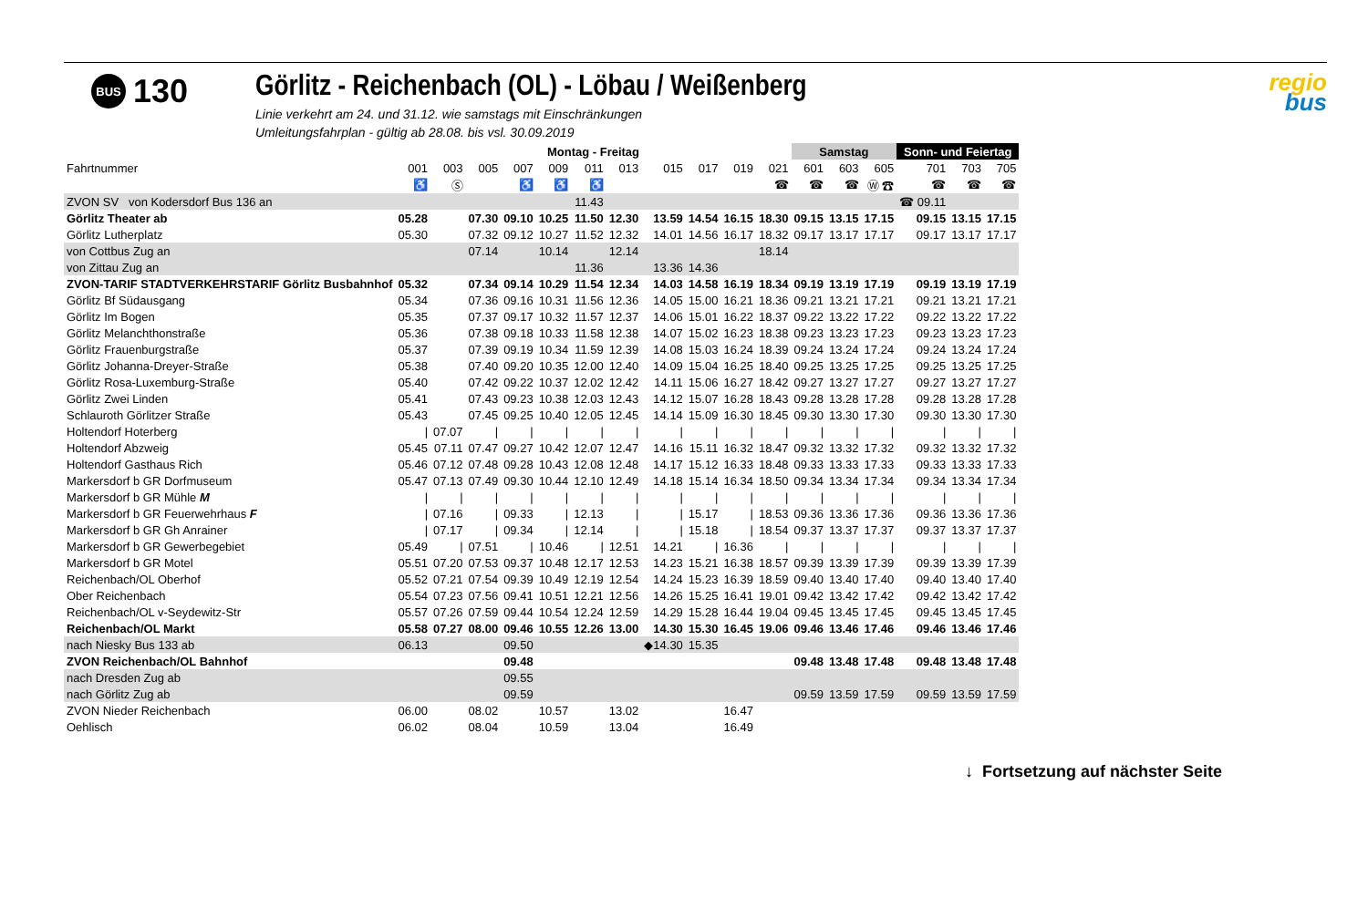BUS
130
Görlitz - Reichenbach (OL) - Löbau / Weißenberg
Linie verkehrt am 24. und 31.12. wie samstags mit Einschränkungen
Umleitungsfahrplan - gültig ab 28.08. bis vsl. 30.09.2019
regio
bus
| | Montag - Freitag | | | | | | | | | | | Samstag | | | Sonn- und Feiertag | | |
| --- | --- | --- | --- | --- | --- | --- | --- | --- | --- | --- | --- | --- | --- | --- | --- | --- | --- |
| Fahrtnummer | 001 | 003 | 005 | 007 | 009 | 011 | 013 | 015 | 017 | 019 | 021 | 601 | 603 | 605 | 701 | 703 | 705 |
| | ♿ | Ⓢ | | ♿ | ♿ | ♿ | | | | | ☎ | ☎ | ☎ | Ⓦ ☎ | ☎ | ☎ | ☎ |
| ZVON SV von Kodersdorf Bus 136 an | | | | | | 11.43 | | | | | | | | | ☎ 09.11 | | |
| Görlitz Theater ab | 05.28 | | 07.30 | 09.10 | 10.25 | 11.50 | 12.30 | 13.59 | 14.54 | 16.15 | 18.30 | 09.15 | 13.15 | 17.15 | 09.15 | 13.15 | 17.15 |
| Görlitz Lutherplatz | 05.30 | | 07.32 | 09.12 | 10.27 | 11.52 | 12.32 | 14.01 | 14.56 | 16.17 | 18.32 | 09.17 | 13.17 | 17.17 | 09.17 | 13.17 | 17.17 |
| von Cottbus Zug an | | | 07.14 | | 10.14 | | 12.14 | | | | 18.14 | | | | | | |
| von Zittau Zug an | | | | | | 11.36 | | 13.36 | 14.36 | | | | | | | | |
| ZVON-TARIF STADTVERKEHRSTARIF Görlitz Busbahnhof | 05.32 | | 07.34 | 09.14 | 10.29 | 11.54 | 12.34 | 14.03 | 14.58 | 16.19 | 18.34 | 09.19 | 13.19 | 17.19 | 09.19 | 13.19 | 17.19 |
| Görlitz Bf Südausgang | 05.34 | | 07.36 | 09.16 | 10.31 | 11.56 | 12.36 | 14.05 | 15.00 | 16.21 | 18.36 | 09.21 | 13.21 | 17.21 | 09.21 | 13.21 | 17.21 |
| Görlitz Im Bogen | 05.35 | | 07.37 | 09.17 | 10.32 | 11.57 | 12.37 | 14.06 | 15.01 | 16.22 | 18.37 | 09.22 | 13.22 | 17.22 | 09.22 | 13.22 | 17.22 |
| Görlitz Melanchthonstraße | 05.36 | | 07.38 | 09.18 | 10.33 | 11.58 | 12.38 | 14.07 | 15.02 | 16.23 | 18.38 | 09.23 | 13.23 | 17.23 | 09.23 | 13.23 | 17.23 |
| Görlitz Frauenburgstraße | 05.37 | | 07.39 | 09.19 | 10.34 | 11.59 | 12.39 | 14.08 | 15.03 | 16.24 | 18.39 | 09.24 | 13.24 | 17.24 | 09.24 | 13.24 | 17.24 |
| Görlitz Johanna-Dreyer-Straße | 05.38 | | 07.40 | 09.20 | 10.35 | 12.00 | 12.40 | 14.09 | 15.04 | 16.25 | 18.40 | 09.25 | 13.25 | 17.25 | 09.25 | 13.25 | 17.25 |
| Görlitz Rosa-Luxemburg-Straße | 05.40 | | 07.42 | 09.22 | 10.37 | 12.02 | 12.42 | 14.11 | 15.06 | 16.27 | 18.42 | 09.27 | 13.27 | 17.27 | 09.27 | 13.27 | 17.27 |
| Görlitz Zwei Linden | 05.41 | | 07.43 | 09.23 | 10.38 | 12.03 | 12.43 | 14.12 | 15.07 | 16.28 | 18.43 | 09.28 | 13.28 | 17.28 | 09.28 | 13.28 | 17.28 |
| Schlauroth Görlitzer Straße | 05.43 | | 07.45 | 09.25 | 10.40 | 12.05 | 12.45 | 14.14 | 15.09 | 16.30 | 18.45 | 09.30 | 13.30 | 17.30 | 09.30 | 13.30 | 17.30 |
| Holtendorf Hoterberg | / | 07.07 | / | / | / | / | / | / | / | / | / | / | / | / | / | / | / |
| Holtendorf Abzweig | 05.45 | 07.11 | 07.47 | 09.27 | 10.42 | 12.07 | 12.47 | 14.16 | 15.11 | 16.32 | 18.47 | 09.32 | 13.32 | 17.32 | 09.32 | 13.32 | 17.32 |
| Holtendorf Gasthaus Rich | 05.46 | 07.12 | 07.48 | 09.28 | 10.43 | 12.08 | 12.48 | 14.17 | 15.12 | 16.33 | 18.48 | 09.33 | 13.33 | 17.33 | 09.33 | 13.33 | 17.33 |
| Markersdorf b GR Dorfmuseum | 05.47 | 07.13 | 07.49 | 09.30 | 10.44 | 12.10 | 12.49 | 14.18 | 15.14 | 16.34 | 18.50 | 09.34 | 13.34 | 17.34 | 09.34 | 13.34 | 17.34 |
| Markersdorf b GR Mühle M | / | / | / | / | / | / | / | / | / | / | / | / | / | / | / | / | / |
| Markersdorf b GR Feuerwehrhaus F | / | 07.16 | / | 09.33 | / | 12.13 | / | / | 15.17 | / | 18.53 | 09.36 | 13.36 | 17.36 | 09.36 | 13.36 | 17.36 |
| Markersdorf b GR Gh Anrainer | / | 07.17 | / | 09.34 | / | 12.14 | / | / | 15.18 | / | 18.54 | 09.37 | 13.37 | 17.37 | 09.37 | 13.37 | 17.37 |
| Markersdorf b GR Gewerbegebiet | 05.49 | / | 07.51 | / | 10.46 | / | 12.51 | 14.21 | / | 16.36 | / | / | / | / | / | / | / |
| Markersdorf b GR Motel | 05.51 | 07.20 | 07.53 | 09.37 | 10.48 | 12.17 | 12.53 | 14.23 | 15.21 | 16.38 | 18.57 | 09.39 | 13.39 | 17.39 | 09.39 | 13.39 | 17.39 |
| Reichenbach/OL Oberhof | 05.52 | 07.21 | 07.54 | 09.39 | 10.49 | 12.19 | 12.54 | 14.24 | 15.23 | 16.39 | 18.59 | 09.40 | 13.40 | 17.40 | 09.40 | 13.40 | 17.40 |
| Ober Reichenbach | 05.54 | 07.23 | 07.56 | 09.41 | 10.51 | 12.21 | 12.56 | 14.26 | 15.25 | 16.41 | 19.01 | 09.42 | 13.42 | 17.42 | 09.42 | 13.42 | 17.42 |
| Reichenbach/OL v-Seydewitz-Str | 05.57 | 07.26 | 07.59 | 09.44 | 10.54 | 12.24 | 12.59 | 14.29 | 15.28 | 16.44 | 19.04 | 09.45 | 13.45 | 17.45 | 09.45 | 13.45 | 17.45 |
| Reichenbach/OL Markt | 05.58 | 07.27 | 08.00 | 09.46 | 10.55 | 12.26 | 13.00 | 14.30 | 15.30 | 16.45 | 19.06 | 09.46 | 13.46 | 17.46 | 09.46 | 13.46 | 17.46 |
| nach Niesky Bus 133 ab | 06.13 | | | 09.50 | | | | ◆14.30 | 15.35 | | | | | | | | |
| ZVON Reichenbach/OL Bahnhof | | | | 09.48 | | | | | | | | 09.48 | 13.48 | 17.48 | 09.48 | 13.48 | 17.48 |
| nach Dresden Zug ab | | | | 09.55 | | | | | | | | | | | | | |
| nach Görlitz Zug ab | | | | 09.59 | | | | | | | | 09.59 | 13.59 | 17.59 | 09.59 | 13.59 | 17.59 |
| ZVON Nieder Reichenbach | 06.00 | | 08.02 | | 10.57 | | 13.02 | | | 16.47 | | | | | | | |
| Oehlisch | 06.02 | | 08.04 | | 10.59 | | 13.04 | | | 16.49 | | | | | | | |
↓ Fortsetzung auf nächster Seite